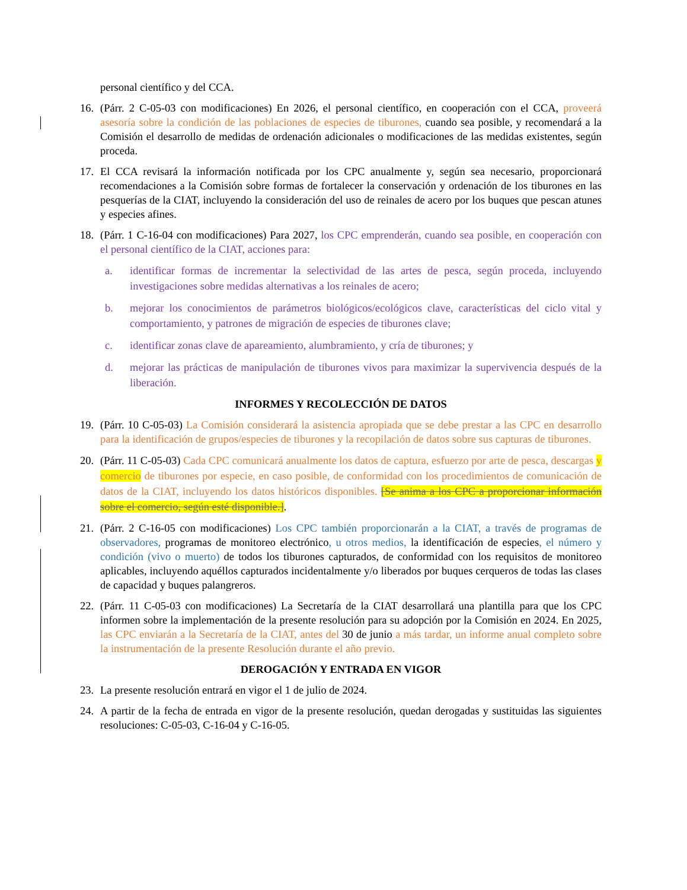personal científico y del CCA.
16. (Párr. 2 C-05-03 con modificaciones) En 2026, el personal científico, en cooperación con el CCA, proveerá asesoría sobre la condición de las poblaciones de especies de tiburones, cuando sea posible, y recomendará a la Comisión el desarrollo de medidas de ordenación adicionales o modificaciones de las medidas existentes, según proceda.
17. El CCA revisará la información notificada por los CPC anualmente y, según sea necesario, proporcionará recomendaciones a la Comisión sobre formas de fortalecer la conservación y ordenación de los tiburones en las pesquerías de la CIAT, incluyendo la consideración del uso de reinales de acero por los buques que pescan atunes y especies afines.
18. (Párr. 1 C-16-04 con modificaciones) Para 2027, los CPC emprenderán, cuando sea posible, en cooperación con el personal científico de la CIAT, acciones para:
a. identificar formas de incrementar la selectividad de las artes de pesca, según proceda, incluyendo investigaciones sobre medidas alternativas a los reinales de acero;
b. mejorar los conocimientos de parámetros biológicos/ecológicos clave, características del ciclo vital y comportamiento, y patrones de migración de especies de tiburones clave;
c. identificar zonas clave de apareamiento, alumbramiento, y cría de tiburones; y
d. mejorar las prácticas de manipulación de tiburones vivos para maximizar la supervivencia después de la liberación.
INFORMES Y RECOLECCIÓN DE DATOS
19. (Párr. 10 C-05-03) La Comisión considerará la asistencia apropiada que se debe prestar a las CPC en desarrollo para la identificación de grupos/especies de tiburones y la recopilación de datos sobre sus capturas de tiburones.
20. (Párr. 11 C-05-03) Cada CPC comunicará anualmente los datos de captura, esfuerzo por arte de pesca, descargas y comercio de tiburones por especie, en caso posible, de conformidad con los procedimientos de comunicación de datos de la CIAT, incluyendo los datos históricos disponibles. [Se anima a los CPC a proporcionar información sobre el comercio, según esté disponible.].
21. (Párr. 2 C-16-05 con modificaciones) Los CPC también proporcionarán a la CIAT, a través de programas de observadores, programas de monitoreo electrónico, u otros medios, la identificación de especies, el número y condición (vivo o muerto) de todos los tiburones capturados, de conformidad con los requisitos de monitoreo aplicables, incluyendo aquéllos capturados incidentalmente y/o liberados por buques cerqueros de todas las clases de capacidad y buques palangreros.
22. (Párr. 11 C-05-03 con modificaciones) La Secretaría de la CIAT desarrollará una plantilla para que los CPC informen sobre la implementación de la presente resolución para su adopción por la Comisión en 2024. En 2025, las CPC enviarán a la Secretaría de la CIAT, antes del 30 de junio a más tardar, un informe anual completo sobre la instrumentación de la presente Resolución durante el año previo.
DEROGACIÓN Y ENTRADA EN VIGOR
23. La presente resolución entrará en vigor el 1 de julio de 2024.
24. A partir de la fecha de entrada en vigor de la presente resolución, quedan derogadas y sustituidas las siguientes resoluciones: C-05-03, C-16-04 y C-16-05.